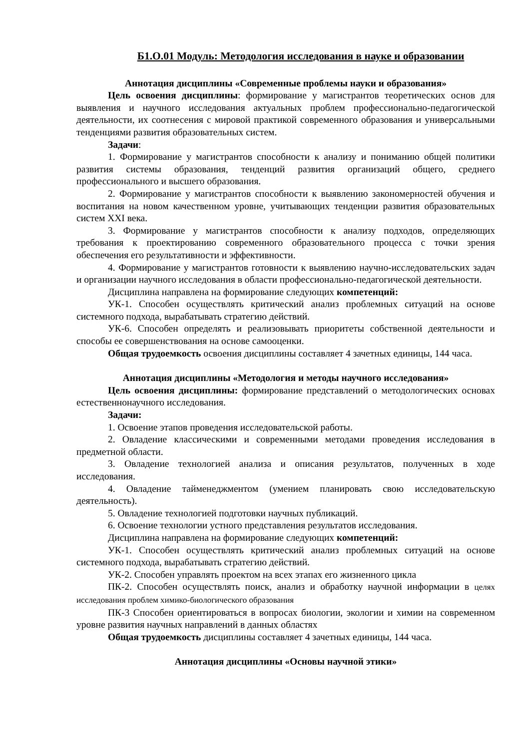Б1.О.01 Модуль: Методология исследования в науке и образовании
Аннотация дисциплины «Современные проблемы науки и образования»
Цель освоения дисциплины: формирование у магистрантов теоретических основ для выявления и научного исследования актуальных проблем профессионально-педагогической деятельности, их соотнесения с мировой практикой современного образования и универсальными тенденциями развития образовательных систем.
Задачи:
1. Формирование у магистрантов способности к анализу и пониманию общей политики развития системы образования, тенденций развития организаций общего, среднего профессионального и высшего образования.
2. Формирование у магистрантов способности к выявлению закономерностей обучения и воспитания на новом качественном уровне, учитывающих тенденции развития образовательных систем XXI века.
3. Формирование у магистрантов способности к анализу подходов, определяющих требования к проектированию современного образовательного процесса с точки зрения обеспечения его результативности и эффективности.
4. Формирование у магистрантов готовности к выявлению научно-исследовательских задач и организации научного исследования в области профессионально-педагогической деятельности.
Дисциплина направлена на формирование следующих компетенций:
УК-1. Способен осуществлять критический анализ проблемных ситуаций на основе системного подхода, вырабатывать стратегию действий.
УК-6. Способен определять и реализовывать приоритеты собственной деятельности и способы ее совершенствования на основе самооценки.
Общая трудоемкость освоения дисциплины составляет 4 зачетных единицы, 144 часа.
Аннотация дисциплины «Методология и методы научного исследования»
Цель освоения дисциплины: формирование представлений о методологических основах естественнонаучного исследования.
Задачи:
1. Освоение этапов проведения исследовательской работы.
2. Овладение классическими и современными методами проведения исследования в предметной области.
3. Овладение технологией анализа и описания результатов, полученных в ходе исследования.
4. Овладение тайменеджментом (умением планировать свою исследовательскую деятельность).
5. Овладение технологией подготовки научных публикаций.
6. Освоение технологии устного представления результатов исследования.
Дисциплина направлена на формирование следующих компетенций:
УК-1. Способен осуществлять критический анализ проблемных ситуаций на основе системного подхода, вырабатывать стратегию действий.
УК-2. Способен управлять проектом на всех этапах его жизненного цикла
ПК-2. Способен осуществлять поиск, анализ и обработку научной информации в целях исследования проблем химико-биологического образования
ПК-3 Способен ориентироваться в вопросах биологии, экологии и химии на современном уровне развития научных направлений в данных областях
Общая трудоемкость дисциплины составляет 4 зачетных единицы, 144 часа.
Аннотация дисциплины «Основы научной этики»